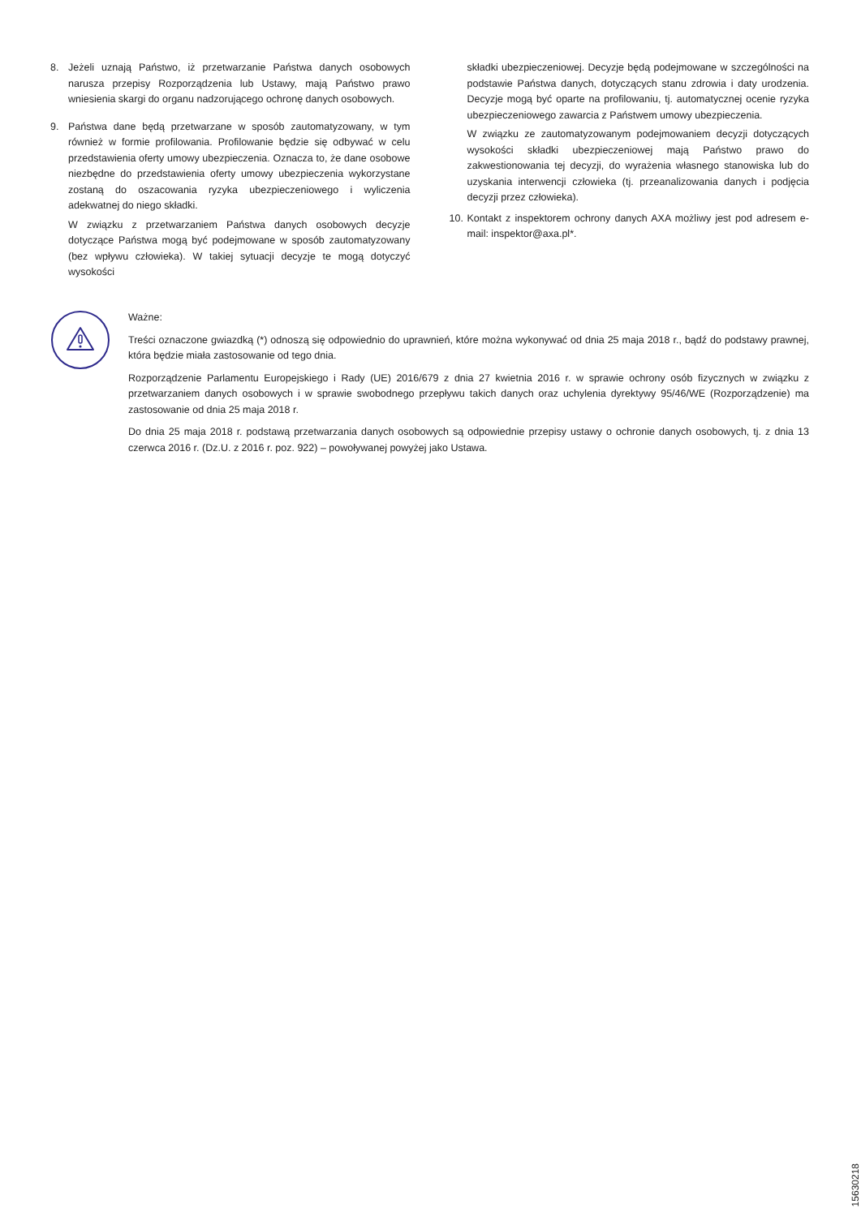8. Jeżeli uznają Państwo, iż przetwarzanie Państwa danych osobowych narusza przepisy Rozporządzenia lub Ustawy, mają Państwo prawo wniesienia skargi do organu nadzorującego ochronę danych osobowych.
9. Państwa dane będą przetwarzane w sposób zautomatyzowany, w tym również w formie profilowania. Profilowanie będzie się odbywać w celu przedstawienia oferty umowy ubezpieczenia. Oznacza to, że dane osobowe niezbędne do przedstawienia oferty umowy ubezpieczenia wykorzystane zostaną do oszacowania ryzyka ubezpieczeniowego i wyliczenia adekwatnej do niego składki.
W związku z przetwarzaniem Państwa danych osobowych decyzje dotyczące Państwa mogą być podejmowane w sposób zautomatyzowany (bez wpływu człowieka). W takiej sytuacji decyzje te mogą dotyczyć wysokości
składki ubezpieczeniowej. Decyzje będą podejmowane w szczególności na podstawie Państwa danych, dotyczących stanu zdrowia i daty urodzenia. Decyzje mogą być oparte na profilowaniu, tj. automatycznej ocenie ryzyka ubezpieczeniowego zawarcia z Państwem umowy ubezpieczenia.
W związku ze zautomatyzowanym podejmowaniem decyzji dotyczących wysokości składki ubezpieczeniowej mają Państwo prawo do zakwestionowania tej decyzji, do wyrażenia własnego stanowiska lub do uzyskania interwencji człowieka (tj. przeanalizowania danych i podjęcia decyzji przez człowieka).
10.
Kontakt z inspektorem ochrony danych AXA możliwy jest pod adresem e-mail: inspektor@axa.pl*.
Ważne:
Treści oznaczone gwiazdką (*) odnoszą się odpowiednio do uprawnień, które można wykonywać od dnia 25 maja 2018 r., bądź do podstawy prawnej, która będzie miała zastosowanie od tego dnia.
Rozporządzenie Parlamentu Europejskiego i Rady (UE) 2016/679 z dnia 27 kwietnia 2016 r. w sprawie ochrony osób fizycznych w związku z przetwarzaniem danych osobowych i w sprawie swobodnego przepływu takich danych oraz uchylenia dyrektywy 95/46/WE (Rozporządzenie) ma zastosowanie od dnia 25 maja 2018 r.
Do dnia 25 maja 2018 r. podstawą przetwarzania danych osobowych są odpowiednie przepisy ustawy o ochronie danych osobowych, tj. z dnia 13 czerwca 2016 r. (Dz.U. z 2016 r. poz. 922) – powoływanej powyżej jako Ustawa.
15630218